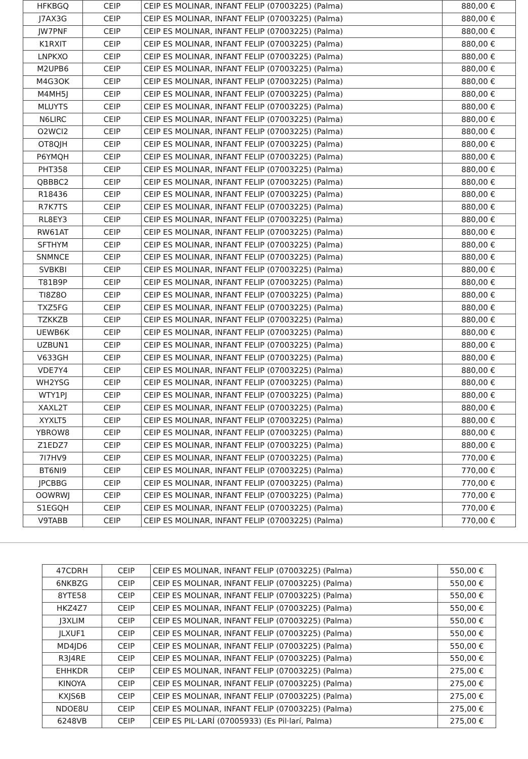| HFKBGQ | CEIP | CEIP ES MOLINAR, INFANT FELIP (07003225) (Palma) | 880,00 € |
| J7AX3G | CEIP | CEIP ES MOLINAR, INFANT FELIP (07003225) (Palma) | 880,00 € |
| JW7PNF | CEIP | CEIP ES MOLINAR, INFANT FELIP (07003225) (Palma) | 880,00 € |
| K1RXIT | CEIP | CEIP ES MOLINAR, INFANT FELIP (07003225) (Palma) | 880,00 € |
| LNPKXO | CEIP | CEIP ES MOLINAR, INFANT FELIP (07003225) (Palma) | 880,00 € |
| M2UPB6 | CEIP | CEIP ES MOLINAR, INFANT FELIP (07003225) (Palma) | 880,00 € |
| M4G3OK | CEIP | CEIP ES MOLINAR, INFANT FELIP (07003225) (Palma) | 880,00 € |
| M4MH5J | CEIP | CEIP ES MOLINAR, INFANT FELIP (07003225) (Palma) | 880,00 € |
| MLUYTS | CEIP | CEIP ES MOLINAR, INFANT FELIP (07003225) (Palma) | 880,00 € |
| N6LIRC | CEIP | CEIP ES MOLINAR, INFANT FELIP (07003225) (Palma) | 880,00 € |
| O2WCI2 | CEIP | CEIP ES MOLINAR, INFANT FELIP (07003225) (Palma) | 880,00 € |
| OT8QJH | CEIP | CEIP ES MOLINAR, INFANT FELIP (07003225) (Palma) | 880,00 € |
| P6YMQH | CEIP | CEIP ES MOLINAR, INFANT FELIP (07003225) (Palma) | 880,00 € |
| PHT358 | CEIP | CEIP ES MOLINAR, INFANT FELIP (07003225) (Palma) | 880,00 € |
| QBBBC2 | CEIP | CEIP ES MOLINAR, INFANT FELIP (07003225) (Palma) | 880,00 € |
| R18436 | CEIP | CEIP ES MOLINAR, INFANT FELIP (07003225) (Palma) | 880,00 € |
| R7K7TS | CEIP | CEIP ES MOLINAR, INFANT FELIP (07003225) (Palma) | 880,00 € |
| RL8EY3 | CEIP | CEIP ES MOLINAR, INFANT FELIP (07003225) (Palma) | 880,00 € |
| RW61AT | CEIP | CEIP ES MOLINAR, INFANT FELIP (07003225) (Palma) | 880,00 € |
| SFTHYM | CEIP | CEIP ES MOLINAR, INFANT FELIP (07003225) (Palma) | 880,00 € |
| SNMNCE | CEIP | CEIP ES MOLINAR, INFANT FELIP (07003225) (Palma) | 880,00 € |
| SVBKBI | CEIP | CEIP ES MOLINAR, INFANT FELIP (07003225) (Palma) | 880,00 € |
| T81B9P | CEIP | CEIP ES MOLINAR, INFANT FELIP (07003225) (Palma) | 880,00 € |
| TI8Z8O | CEIP | CEIP ES MOLINAR, INFANT FELIP (07003225) (Palma) | 880,00 € |
| TXZ5FG | CEIP | CEIP ES MOLINAR, INFANT FELIP (07003225) (Palma) | 880,00 € |
| TZKKZB | CEIP | CEIP ES MOLINAR, INFANT FELIP (07003225) (Palma) | 880,00 € |
| UEWB6K | CEIP | CEIP ES MOLINAR, INFANT FELIP (07003225) (Palma) | 880,00 € |
| UZBUN1 | CEIP | CEIP ES MOLINAR, INFANT FELIP (07003225) (Palma) | 880,00 € |
| V633GH | CEIP | CEIP ES MOLINAR, INFANT FELIP (07003225) (Palma) | 880,00 € |
| VDE7Y4 | CEIP | CEIP ES MOLINAR, INFANT FELIP (07003225) (Palma) | 880,00 € |
| WH2YSG | CEIP | CEIP ES MOLINAR, INFANT FELIP (07003225) (Palma) | 880,00 € |
| WTY1PJ | CEIP | CEIP ES MOLINAR, INFANT FELIP (07003225) (Palma) | 880,00 € |
| XAXL2T | CEIP | CEIP ES MOLINAR, INFANT FELIP (07003225) (Palma) | 880,00 € |
| XYXLT5 | CEIP | CEIP ES MOLINAR, INFANT FELIP (07003225) (Palma) | 880,00 € |
| YBROW8 | CEIP | CEIP ES MOLINAR, INFANT FELIP (07003225) (Palma) | 880,00 € |
| Z1EDZ7 | CEIP | CEIP ES MOLINAR, INFANT FELIP (07003225) (Palma) | 880,00 € |
| 7I7HV9 | CEIP | CEIP ES MOLINAR, INFANT FELIP (07003225) (Palma) | 770,00 € |
| BT6NI9 | CEIP | CEIP ES MOLINAR, INFANT FELIP (07003225) (Palma) | 770,00 € |
| JPCBBG | CEIP | CEIP ES MOLINAR, INFANT FELIP (07003225) (Palma) | 770,00 € |
| OOWRWJ | CEIP | CEIP ES MOLINAR, INFANT FELIP (07003225) (Palma) | 770,00 € |
| S1EGQH | CEIP | CEIP ES MOLINAR, INFANT FELIP (07003225) (Palma) | 770,00 € |
| V9TABB | CEIP | CEIP ES MOLINAR, INFANT FELIP (07003225) (Palma) | 770,00 € |
| 47CDRH | CEIP | CEIP ES MOLINAR, INFANT FELIP (07003225) (Palma) | 550,00 € |
| 6NKBZG | CEIP | CEIP ES MOLINAR, INFANT FELIP (07003225) (Palma) | 550,00 € |
| 8YTE58 | CEIP | CEIP ES MOLINAR, INFANT FELIP (07003225) (Palma) | 550,00 € |
| HKZ4Z7 | CEIP | CEIP ES MOLINAR, INFANT FELIP (07003225) (Palma) | 550,00 € |
| J3XLIM | CEIP | CEIP ES MOLINAR, INFANT FELIP (07003225) (Palma) | 550,00 € |
| JLXUF1 | CEIP | CEIP ES MOLINAR, INFANT FELIP (07003225) (Palma) | 550,00 € |
| MD4JD6 | CEIP | CEIP ES MOLINAR, INFANT FELIP (07003225) (Palma) | 550,00 € |
| R3J4RE | CEIP | CEIP ES MOLINAR, INFANT FELIP (07003225) (Palma) | 550,00 € |
| EHHKDR | CEIP | CEIP ES MOLINAR, INFANT FELIP (07003225) (Palma) | 275,00 € |
| KINOYA | CEIP | CEIP ES MOLINAR, INFANT FELIP (07003225) (Palma) | 275,00 € |
| KXJS6B | CEIP | CEIP ES MOLINAR, INFANT FELIP (07003225) (Palma) | 275,00 € |
| NDOE8U | CEIP | CEIP ES MOLINAR, INFANT FELIP (07003225) (Palma) | 275,00 € |
| 6248VB | CEIP | CEIP ES PIL·LARÍ (07005933) (Es Pil·larí, Palma) | 275,00 € |